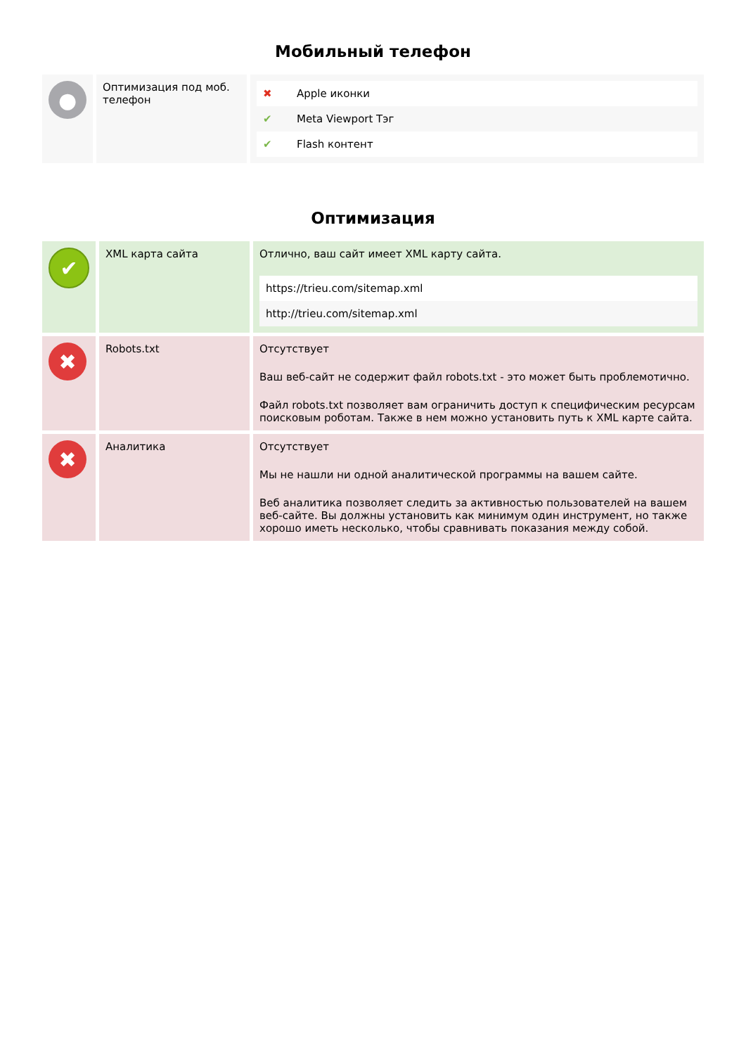Мобильный телефон
| ● | Оптимизация под моб. телефон | / ✖ / Apple иконки / / ✔ / Meta Viewport Тэг / / ✔ / Flash контент / |
Оптимизация
| ✔ | XML карта сайта | Отлично, ваш сайт имеет XML карту сайта. / https://trieu.com/sitemap.xml / / http://trieu.com/sitemap.xml / |
| ✖ | Robots.txt | Отсутствует Ваш веб-сайт не содержит файл robots.txt - это может быть проблемотично. Файл robots.txt позволяет вам ограничить доступ к специфическим ресурсам поисковым роботам. Также в нем можно установить путь к XML карте сайта. |
| ✖ | Аналитика | Отсутствует Мы не нашли ни одной аналитической программы на вашем сайте. Веб аналитика позволяет следить за активностью пользователей на вашем веб-сайте. Вы должны установить как минимум один инструмент, но также хорошо иметь несколько, чтобы сравнивать показания между собой. |